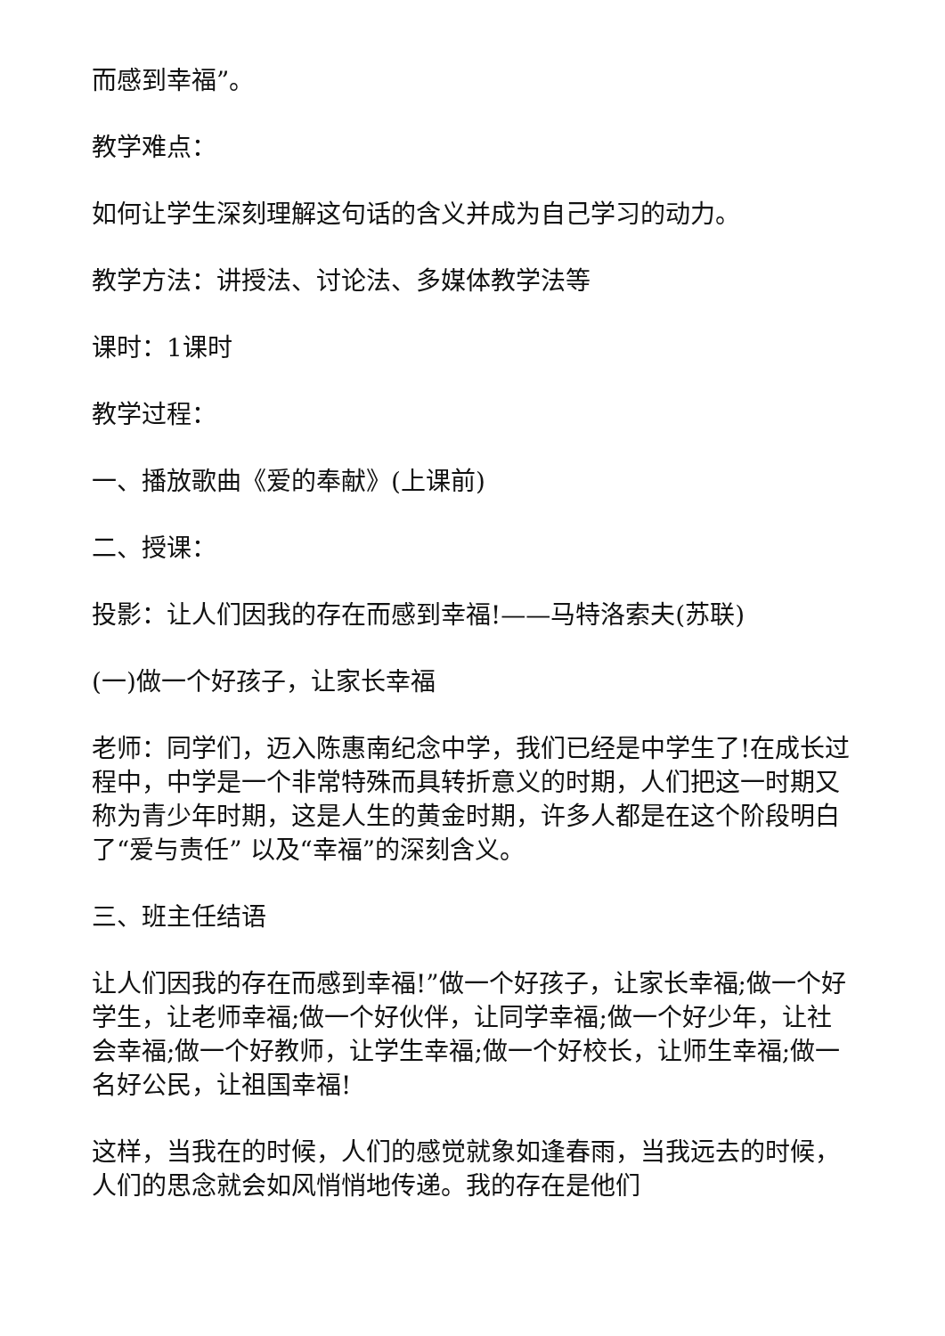而感到幸福”。
教学难点：
如何让学生深刻理解这句话的含义并成为自己学习的动力。
教学方法：讲授法、讨论法、多媒体教学法等
课时：1课时
教学过程：
一、播放歌曲《爱的奉献》(上课前)
二、授课：
投影：让人们因我的存在而感到幸福!——马特洛索夫(苏联)
(一)做一个好孩子，让家长幸福
老师：同学们，迈入陈惠南纪念中学，我们已经是中学生了!在成长过程中，中学是一个非常特殊而具转折意义的时期，人们把这一时期又称为青少年时期，这是人生的黄金时期，许多人都是在这个阶段明白了“爱与责任” 以及“幸福”的深刻含义。
三、班主任结语
让人们因我的存在而感到幸福!”做一个好孩子，让家长幸福;做一个好学生，让老师幸福;做一个好伙伴，让同学幸福;做一个好少年，让社会幸福;做一个好教师，让学生幸福;做一个好校长，让师生幸福;做一名好公民，让祖国幸福!
这样，当我在的时候，人们的感觉就象如逢春雨，当我远去的时候，人们的思念就会如风悄悄地传递。我的存在是他们